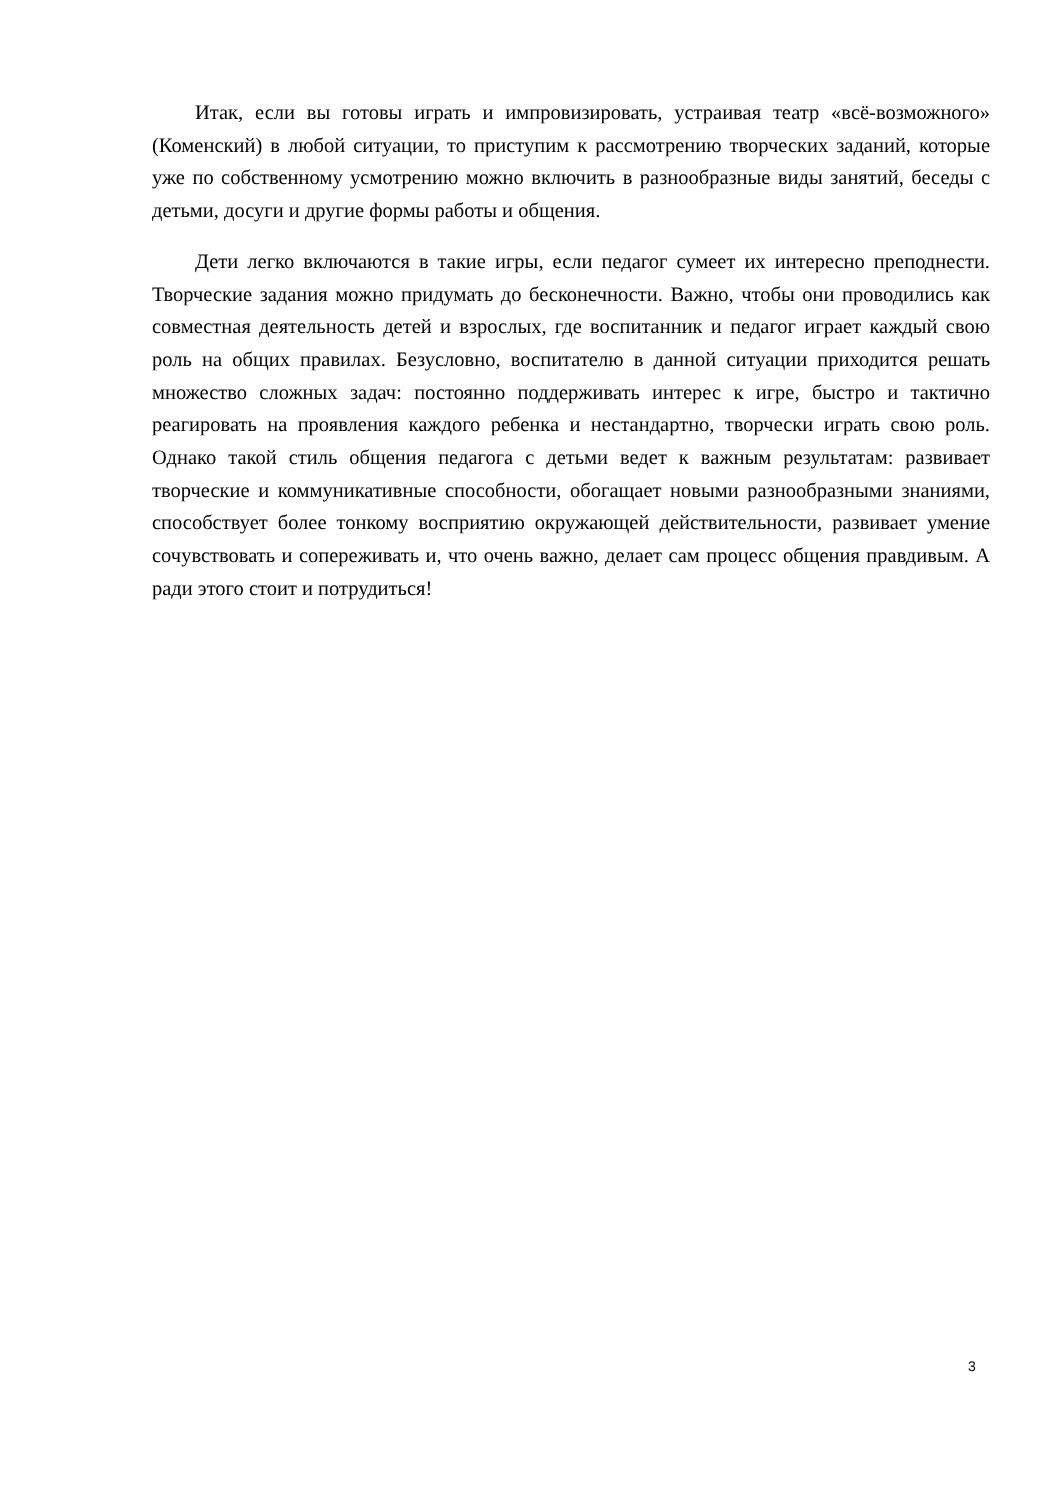Итак, если вы готовы играть и импровизировать, устраивая театр «всё-возможного» (Коменский) в любой ситуации, то приступим к рассмотрению творческих заданий, которые уже по собственному усмотрению можно включить в разнообразные виды занятий, беседы с детьми, досуги и другие формы работы и общения.
Дети легко включаются в такие игры, если педагог сумеет их интересно преподнести. Творческие задания можно придумать до бесконечности. Важно, чтобы они проводились как совместная деятельность детей и взрослых, где воспитанник и педагог играет каждый свою роль на общих правилах. Безусловно, воспитателю в данной ситуации приходится решать множество сложных задач: постоянно поддерживать интерес к игре, быстро и тактично реагировать на проявления каждого ребенка и нестандартно, творчески играть свою роль. Однако такой стиль общения педагога с детьми ведет к важным результатам: развивает творческие и коммуникативные способности, обогащает новыми разнообразными знаниями, способствует более тонкому восприятию окружающей действительности, развивает умение сочувствовать и сопереживать и, что очень важно, делает сам процесс общения правдивым. А ради этого стоит и потрудиться!
3